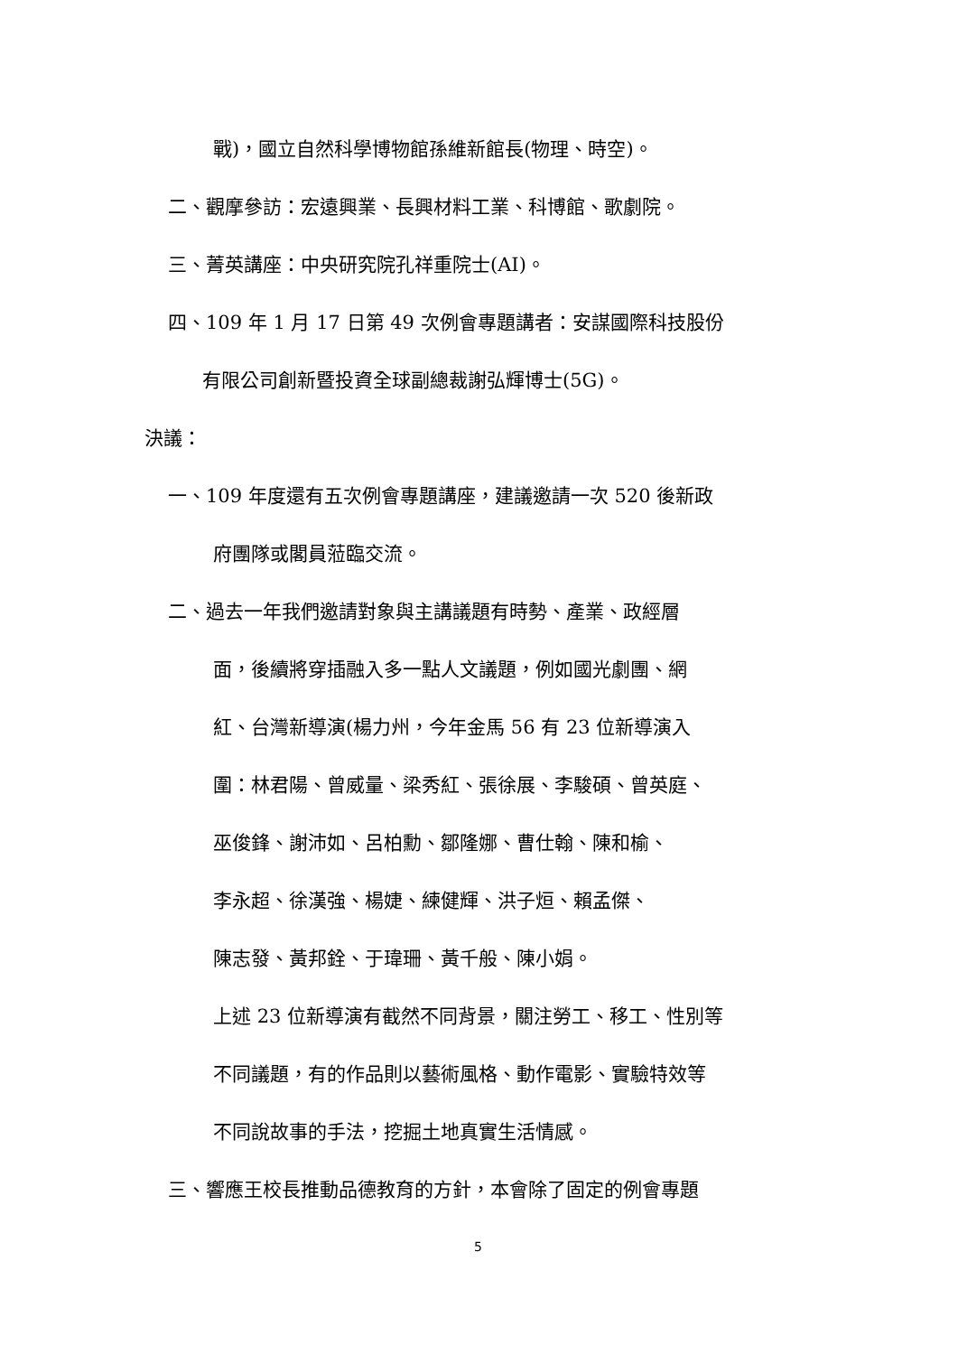戰)，國立自然科學博物館孫維新館長(物理、時空)。
二、觀摩參訪：宏遠興業、長興材料工業、科博館、歌劇院。
三、菁英講座：中央研究院孔祥重院士(AI)。
四、109 年 1 月 17 日第 49 次例會專題講者：安謀國際科技股份
有限公司創新暨投資全球副總裁謝弘輝博士(5G)。
決議：
一、109 年度還有五次例會專題講座，建議邀請一次 520 後新政
府團隊或閣員蒞臨交流。
二、過去一年我們邀請對象與主講議題有時勢、產業、政經層
面，後續將穿插融入多一點人文議題，例如國光劇團、網
紅、台灣新導演(楊力州，今年金馬 56 有 23 位新導演入
圍：林君陽、曾威量、梁秀紅、張徐展、李駿碩、曾英庭、
巫俊鋒、謝沛如、呂柏勳、鄒隆娜、曹仕翰、陳和榆、
李永超、徐漢強、楊婕、練健輝、洪子烜、賴孟傑、
陳志發、黃邦銓、于瑋珊、黃千般、陳小娟。
上述 23 位新導演有截然不同背景，關注勞工、移工、性別等
不同議題，有的作品則以藝術風格、動作電影、實驗特效等
不同說故事的手法，挖掘土地真實生活情感。
三、響應王校長推動品德教育的方針，本會除了固定的例會專題
5